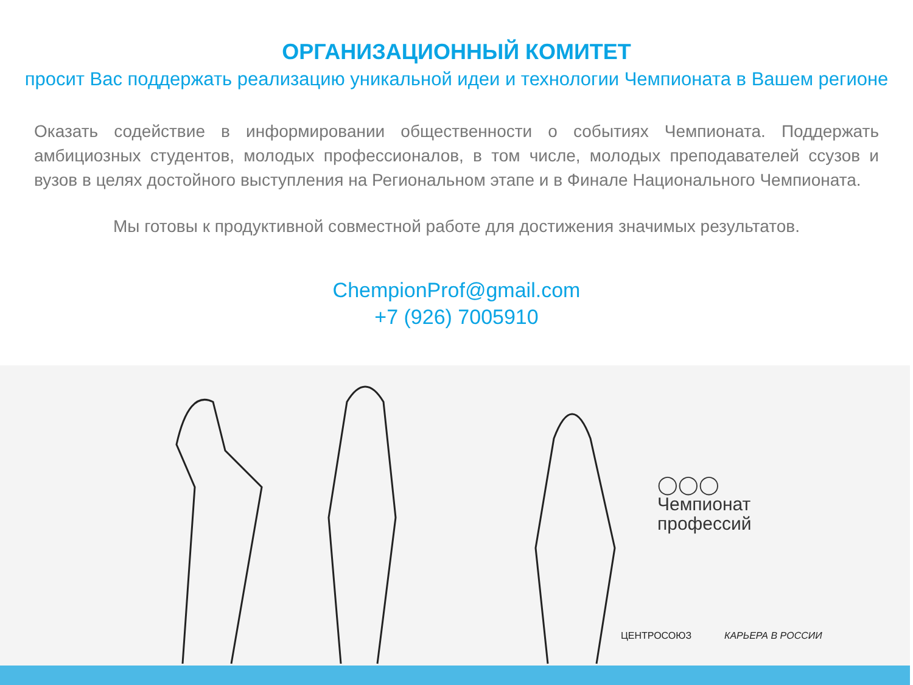ОРГАНИЗАЦИОННЫЙ КОМИТЕТ
просит Вас поддержать реализацию уникальной идеи и технологии Чемпионата в Вашем регионе
Оказать содействие в информировании общественности о событиях Чемпионата. Поддержать амбициозных студентов, молодых профессионалов, в том числе, молодых преподавателей ссузов и вузов в целях достойного выступления на Региональном этапе и в Финале Национального Чемпионата.
Мы готовы к продуктивной совместной работе для достижения значимых результатов.
ChempionProf@gmail.com
+7 (926) 7005910
◯◯◯
Чемпионат
профессий
ЦЕНТРОСОЮЗ КАРЬЕРА В РОССИИ